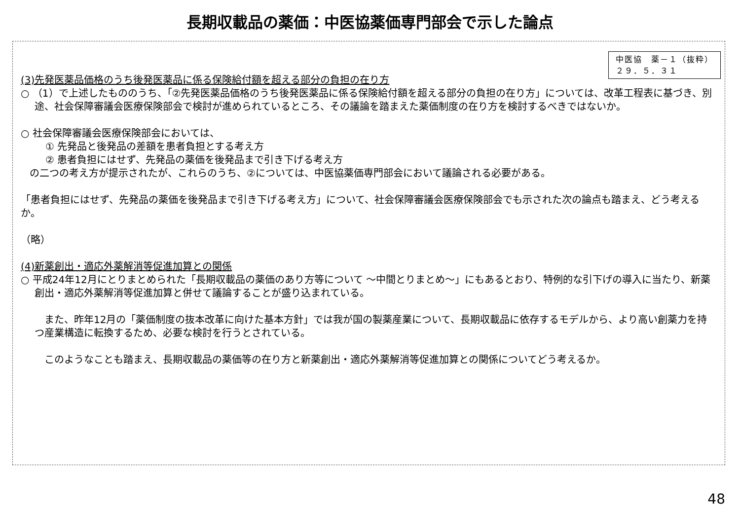長期収載品の薬価：中医協薬価専門部会で示した論点
中医協　薬－１（抜粋）
２９．５．３１
(3)先発医薬品価格のうち後発医薬品に係る保険給付額を超える部分の負担の在り方
○ （1）で上述したもののうち、「②先発医薬品価格のうち後発医薬品に係る保険給付額を超える部分の負担の在り方」については、改革工程表に基づき、別途、社会保障審議会医療保険部会で検討が進められているところ、その議論を踏まえた薬価制度の在り方を検討するべきではないか。
○ 社会保障審議会医療保険部会においては、
① 先発品と後発品の差額を患者負担とする考え方
② 患者負担にはせず、先発品の薬価を後発品まで引き下げる考え方
の二つの考え方が提示されたが、これらのうち、②については、中医協薬価専門部会において議論される必要がある。
「患者負担にはせず、先発品の薬価を後発品まで引き下げる考え方」について、社会保障審議会医療保険部会でも示された次の論点も踏まえ、どう考えるか。
（略）
(4)新薬創出・適応外薬解消等促進加算との関係
○ 平成24年12月にとりまとめられた「長期収載品の薬価のあり方等について ～中間とりまとめ～」にもあるとおり、特例的な引下げの導入に当たり、新薬創出・適応外薬解消等促進加算と併せて議論することが盛り込まれている。
　また、昨年12月の「薬価制度の抜本改革に向けた基本方針」では我が国の製薬産業について、長期収載品に依存するモデルから、より高い創薬力を持つ産業構造に転換するため、必要な検討を行うとされている。
　このようなことも踏まえ、長期収載品の薬価等の在り方と新薬創出・適応外薬解消等促進加算との関係についてどう考えるか。
48